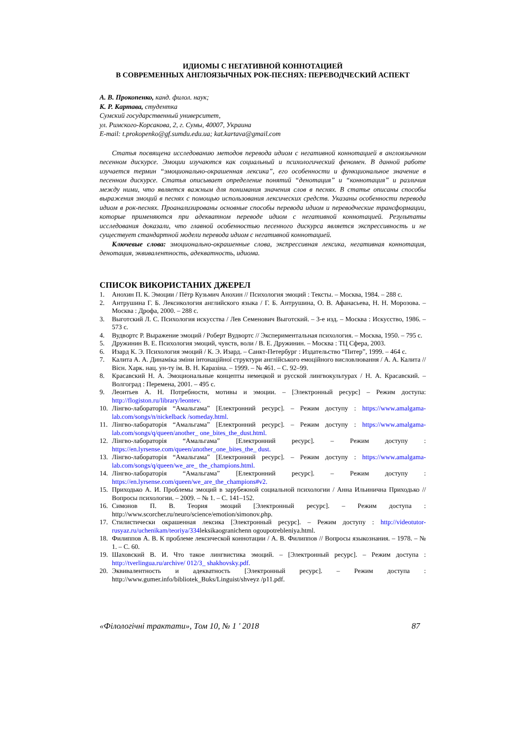ИДИОМЫ С НЕГАТИВНОЙ КОННОТАЦИЕЙ
В СОВРЕМЕННЫХ АНГЛОЯЗЫЧНЫХ РОК-ПЕСНЯХ: ПЕРЕВОДЧЕСКИЙ АСПЕКТ
А. В. Прокопенко, канд. филол. наук;
К. Р. Картава, студентка
Сумский государственный университет,
ул. Римского-Корсакова, 2, г. Сумы, 40007, Украина
E-mail: t.prokopenko@gf.sumdu.edu.ua; kat.kartava@gmail.com
Статья посвящена исследованию методов перевода идиом с негативной коннотацией в англоязычном песенном дискурсе. Эмоции изучаются как социальный и психологический феномен. В данной работе изучается термин “эмоционально-окрашенная лексика”, его особенности и функциональное значение в песенном дискурсе. Статья описывает определение понятий “денотация” и “коннотация” и различия между ними, что является важным для понимания значения слов в песнях. В статье описаны способы выражения эмоций в песнях с помощью использования лексических средств. Указаны особенности перевода идиом в рок-песнях. Проанализированы основные способы перевода идиом и переводческие трансформации, которые применяются при адекватном переводе идиом с негативной коннотацией. Результаты исследования доказали, что главной особенностью песенного дискурса является экспрессивность и не существует стандартной модели перевода идиом с негативной коннотацией.
Ключевые слова: эмоционально-окрашенные слова, экспрессивная лексика, негативная коннотация, денотация, эквивалентность, адекватность, идиома.
СПИСОК ВИКОРИСТАНИХ ДЖЕРЕЛ
1. Анохин П. К. Эмоции / Пётр Кузьмич Анохин // Психология эмоций : Тексты. – Москва, 1984. – 288 с.
2. Антрушина Г. Б. Лексикология английского языка / Г. Б. Антрушина, О. В. Афанасьева, Н. Н. Морозова. – Москва : Дрофа, 2000. – 288 с.
3. Выготский Л. С. Психология искусства / Лев Семенович Выготский. – 3-е изд. – Москва : Искусство, 1986. – 573 с.
4. Вудвортс Р. Выражение эмоций / Роберт Вудвортс // Экспериментальная психология. – Москва, 1950. – 795 с.
5. Дружинин В. Е. Психология эмоций, чувств, воли / В. Е. Дружинин. – Москва : ТЦ Сфера, 2003.
6. Изард К. Э. Психология эмоций / К. Э. Изард. – Санкт-Петербург : Издательство “Питер”, 1999. – 464 с.
7. Калита А. А. Динаміка зміни інтонаційної структури англійського емоційного висловлювання / А. А. Калита // Вісн. Харк. нац. ун-ту ім. В. Н. Каразіна. – 1999. – № 461. – С. 92–99.
8. Красавский Н. А. Эмоциональные концепты немецкой и русской лингвокультурах / Н. А. Красавский. – Волгоград : Перемена, 2001. – 495 с.
9. Леонтьев А. Н. Потребности, мотивы и эмоции. – [Электронный ресурс] – Режим доступа: http://flogiston.ru/library/leontev.
10. Лінгво-лабораторія “Амальгама” [Електронний ресурс]. – Режим доступу : https://www.amalgama-lab.com/songs/n/nickelback /someday.html.
11. Лінгво-лабораторія “Амальгама” [Електронний ресурс]. – Режим доступу : https://www.amalgama-lab.com/songs/q/queen/another_ one_bites_the_dust.html.
12. Лінгво-лабораторія “Амальгама” [Електронний ресурс]. – Режим доступу : https://en.lyrsense.com/queen/another_one_bites_the_ dust.
13. Лінгво-лабораторія “Амальгама” [Електронний ресурс]. – Режим доступу : https://www.amalgama-lab.com/songs/q/queen/we_are_ the_champions.html.
14. Лінгво-лабораторія “Амальгама” [Електронний ресурс]. – Режим доступу : https://en.lyrsense.com/queen/we_are_the_champions#v2.
15. Приходько А. И. Проблемы эмоций в зарубежной социальной психологии / Анна Ильинична Приходько // Вопросы психологии. – 2009. – № 1. – С. 141–152.
16. Симонов П. В. Теория эмоций [Электронный ресурс]. – Режим доступа : http://www.scorcher.ru/neuro/science/emotion/simonov.php.
17. Стилистически окрашенная лексика [Электронный ресурс]. – Режим доступу : http://videotutor-rusyaz.ru/uchenikam/teoriya/334leksikaogranichenn ogoupotrebleniya.html.
18. Филиппов А. В. К проблеме лексической коннотации / А. В. Филиппов // Вопросы языкознания. – 1978. – № 1. – С. 60.
19. Шаховский В. И. Что такое лингвистика эмоций. – [Электронный ресурс]. – Режим доступа : http://tverlingua.ru/archive/ 012/3_ shakhovsky.pdf.
20. Эквивалентность и адекватность [Электронный ресурс]. – Режим доступа : http://www.gumer.info/bibliotek_Buks/Linguist/shveyz /p11.pdf.
«Філологічні трактати», Том 10, № 1 ' 2018 87